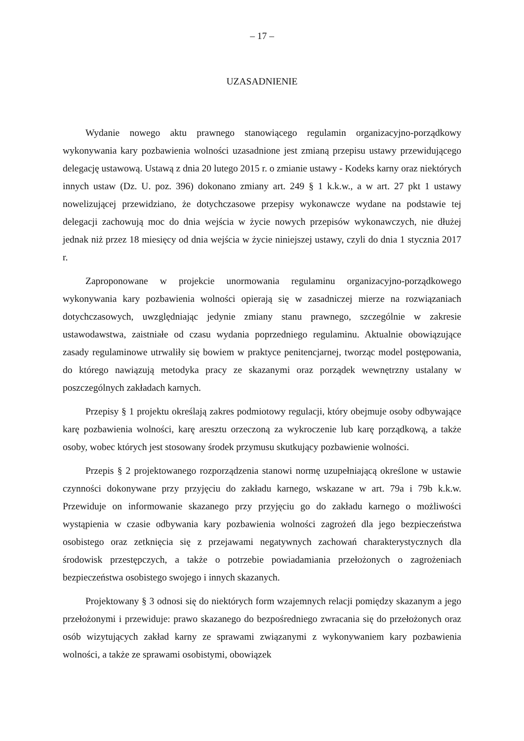– 17 –
UZASADNIENIE
Wydanie nowego aktu prawnego stanowiącego regulamin organizacyjno-porządkowy wykonywania kary pozbawienia wolności uzasadnione jest zmianą przepisu ustawy przewidującego delegację ustawową. Ustawą z dnia 20 lutego 2015 r. o zmianie ustawy - Kodeks karny oraz niektórych innych ustaw (Dz. U. poz. 396) dokonano zmiany art. 249 § 1 k.k.w., a w art. 27 pkt 1 ustawy nowelizującej przewidziano, że dotychczasowe przepisy wykonawcze wydane na podstawie tej delegacji zachowują moc do dnia wejścia w życie nowych przepisów wykonawczych, nie dłużej jednak niż przez 18 miesięcy od dnia wejścia w życie niniejszej ustawy, czyli do dnia 1 stycznia 2017 r.
Zaproponowane w projekcie unormowania regulaminu organizacyjno-porządkowego wykonywania kary pozbawienia wolności opierają się w zasadniczej mierze na rozwiązaniach dotychczasowych, uwzględniając jedynie zmiany stanu prawnego, szczególnie w zakresie ustawodawstwa, zaistniałe od czasu wydania poprzedniego regulaminu. Aktualnie obowiązujące zasady regulaminowe utrwaliły się bowiem w praktyce penitencjarnej, tworząc model postępowania, do którego nawiązują metodyka pracy ze skazanymi oraz porządek wewnętrzny ustalany w poszczególnych zakładach karnych.
Przepisy § 1 projektu określają zakres podmiotowy regulacji, który obejmuje osoby odbywające karę pozbawienia wolności, karę aresztu orzeczoną za wykroczenie lub karę porządkową, a także osoby, wobec których jest stosowany środek przymusu skutkujący pozbawienie wolności.
Przepis § 2 projektowanego rozporządzenia stanowi normę uzupełniającą określone w ustawie czynności dokonywane przy przyjęciu do zakładu karnego, wskazane w art. 79a i 79b k.k.w. Przewiduje on informowanie skazanego przy przyjęciu go do zakładu karnego o możliwości wystąpienia w czasie odbywania kary pozbawienia wolności zagrożeń dla jego bezpieczeństwa osobistego oraz zetknięcia się z przejawami negatywnych zachowań charakterystycznych dla środowisk przestępczych, a także o potrzebie powiadamiania przełożonych o zagrożeniach bezpieczeństwa osobistego swojego i innych skazanych.
Projektowany § 3 odnosi się do niektórych form wzajemnych relacji pomiędzy skazanym a jego przełożonymi i przewiduje: prawo skazanego do bezpośredniego zwracania się do przełożonych oraz osób wizytujących zakład karny ze sprawami związanymi z wykonywaniem kary pozbawienia wolności, a także ze sprawami osobistymi, obowiązek